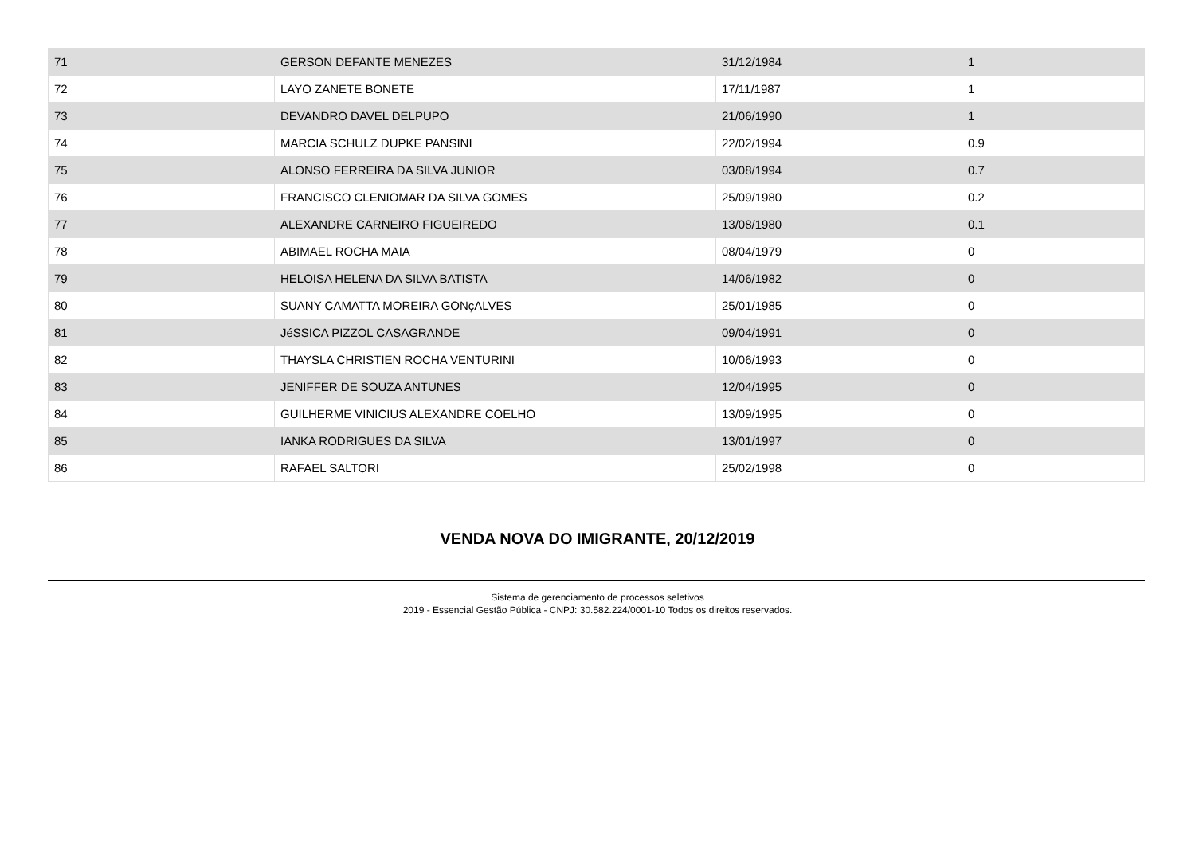| 71 | GERSON DEFANTE MENEZES | 31/12/1984 | 1 |
| 72 | LAYO ZANETE BONETE | 17/11/1987 | 1 |
| 73 | DEVANDRO DAVEL DELPUPO | 21/06/1990 | 1 |
| 74 | MARCIA SCHULZ DUPKE PANSINI | 22/02/1994 | 0.9 |
| 75 | ALONSO FERREIRA DA SILVA JUNIOR | 03/08/1994 | 0.7 |
| 76 | FRANCISCO CLENIOMAR DA SILVA GOMES | 25/09/1980 | 0.2 |
| 77 | ALEXANDRE CARNEIRO FIGUEIREDO | 13/08/1980 | 0.1 |
| 78 | ABIMAEL ROCHA MAIA | 08/04/1979 | 0 |
| 79 | HELOISA HELENA DA SILVA BATISTA | 14/06/1982 | 0 |
| 80 | SUANY CAMATTA MOREIRA GONçALVES | 25/01/1985 | 0 |
| 81 | JéSSICA PIZZOL CASAGRANDE | 09/04/1991 | 0 |
| 82 | THAYSLA CHRISTIEN ROCHA VENTURINI | 10/06/1993 | 0 |
| 83 | JENIFFER DE SOUZA ANTUNES | 12/04/1995 | 0 |
| 84 | GUILHERME VINICIUS ALEXANDRE COELHO | 13/09/1995 | 0 |
| 85 | IANKA RODRIGUES DA SILVA | 13/01/1997 | 0 |
| 86 | RAFAEL SALTORI | 25/02/1998 | 0 |
VENDA NOVA DO IMIGRANTE, 20/12/2019
Sistema de gerenciamento de processos seletivos
2019 - Essencial Gestão Pública - CNPJ: 30.582.224/0001-10 Todos os direitos reservados.